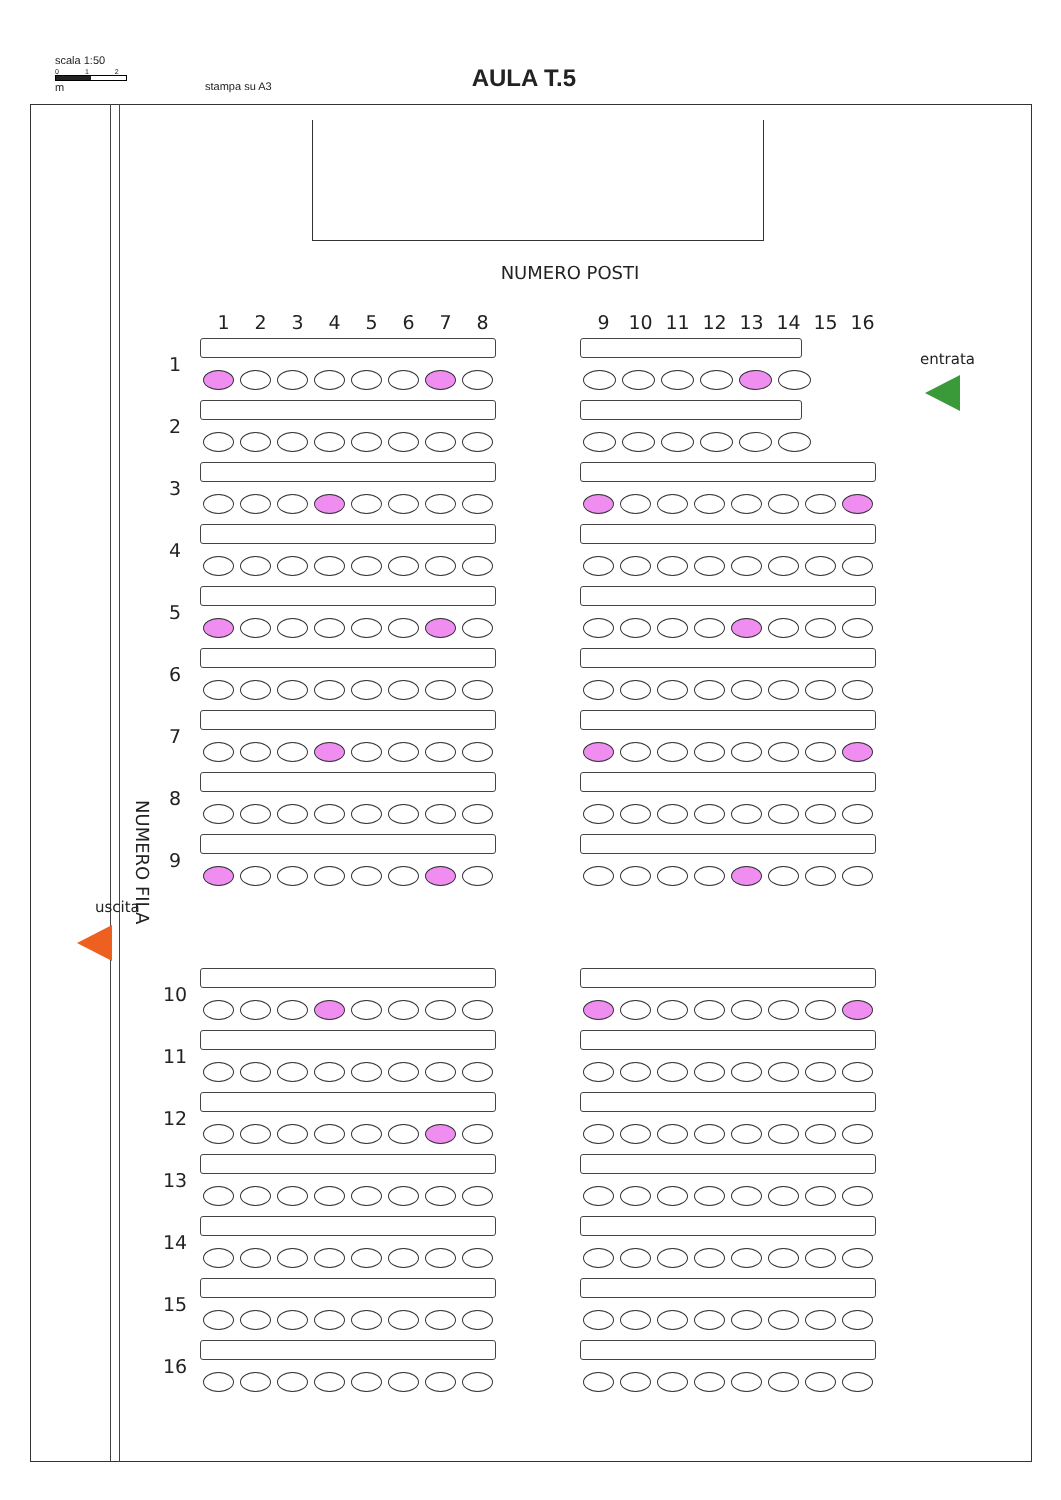scala 1:50
0 1 2
m
stampa su A3
AULA T.5
NUMERO POSTI
1 2 3 4 5 6 7 8 9 10 11 12 13 14 15 16
1
2
3
4
5
6
7
8
9
10
11
12
13
14
15
16
entrata
uscita
NUMERO FILA